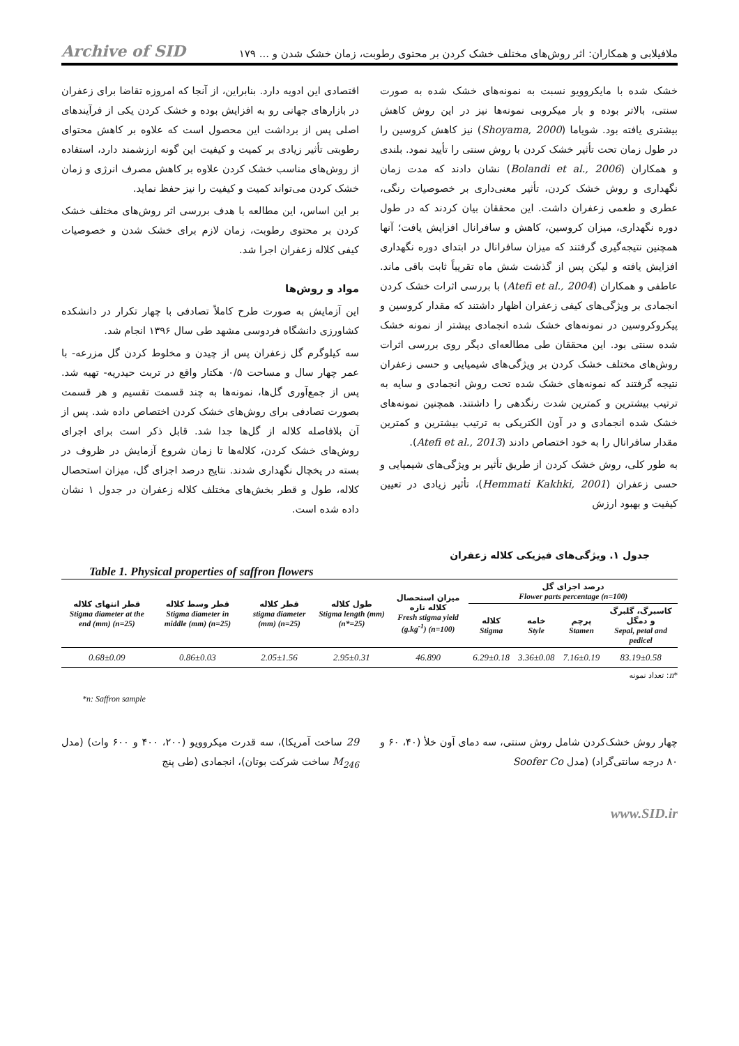ملافیلابی و همکاران: اثر روش‌های مختلف خشک کردن بر محتوی رطوبت، زمان خشک شدن و ... ۱۷۹ Archive of SID
خشک شده با مایکروویو نسبت به نمونه‌های خشک شده به صورت سنتی، بالاتر بوده و بار میکروبی نمونه‌ها نیز در این روش کاهش بیشتری یافته بود. شویاما (Shoyama, 2000) نیز کاهش کروسین را در طول زمان تحت تأثیر خشک کردن با روش سنتی را تأیید نمود. بلندی و همکاران (Bolandi et al., 2006) نشان دادند که مدت زمان نگهداری و روش خشک کردن، تأثیر معنی‌داری بر خصوصیات رنگی، عطری و طعمی زعفران داشت. این محققان بیان کردند که در طول دوره نگهداری، میزان کروسین، کاهش و سافرانال افزایش یافت؛ آنها همچنین نتیجه‌گیری گرفتند که میزان سافرانال در ابتدای دوره نگهداری افزایش یافته و لیکن پس از گذشت شش ماه تقریباً ثابت باقی ماند. عاطفی و همکاران (Atefi et al., 2004) با بررسی اثرات خشک کردن انجمادی بر ویژگی‌های کیفی زعفران اظهار داشتند که مقدار کروسین و پیکروکروسین در نمونه‌های خشک شده انجمادی بیشتر از نمونه خشک شده سنتی بود. این محققان طی مطالعه‌ای دیگر روی بررسی اثرات روش‌های مختلف خشک کردن بر ویژگی‌های شیمیایی و حسی زعفران نتیجه گرفتند که نمونه‌های خشک شده تحت روش انجمادی و سایه به ترتیب بیشترین و کمترین شدت رنگدهی را داشتند. همچنین نمونه‌های خشک شده انجمادی و در آون الکتریکی به ترتیب بیشترین و کمترین مقدار سافرانال را به خود اختصاص دادند (Atefi et al., 2013).
به طور کلی، روش خشک کردن از طریق تأثیر بر ویژگی‌های شیمیایی و حسی زعفران (Hemmati Kakhki, 2001)، تأثیر زیادی در تعیین کیفیت و بهبود ارزش
اقتصادی این ادویه دارد. بنابراین، از آنجا که امروزه تقاضا برای زعفران در بازارهای جهانی رو به افزایش بوده و خشک کردن یکی از فرآیندهای اصلی پس از برداشت این محصول است که علاوه بر کاهش محتوای رطوبتی تأثیر زیادی بر کمیت و کیفیت این گونه ارزشمند دارد، استفاده از روش‌های مناسب خشک کردن علاوه بر کاهش مصرف انرژی و زمان خشک کردن می‌تواند کمیت و کیفیت را نیز حفظ نماید.
بر این اساس، این مطالعه با هدف بررسی اثر روش‌های مختلف خشک کردن بر محتوی رطوبت، زمان لازم برای خشک شدن و خصوصیات کیفی کلاله زعفران اجرا شد.
مواد و روش‌ها
این آزمایش به صورت طرح کاملاً تصادفی با چهار تکرار در دانشکده کشاورزی دانشگاه فردوسی مشهد طی سال ۱۳۹۶ انجام شد.
سه کیلوگرم گل زعفران پس از چیدن و مخلوط کردن گل مزرعه- با عمر چهار سال و مساحت ۰/۵ هکتار واقع در تربت حیدریه- تهیه شد. پس از جمع‌آوری گل‌ها، نمونه‌ها به چند قسمت تقسیم و هر قسمت بصورت تصادفی برای روش‌های خشک کردن اختصاص داده شد. پس از آن بلافاصله کلاله از گل‌ها جدا شد. قابل ذکر است برای اجرای روش‌های خشک کردن، کلاله‌ها تا زمان شروع آزمایش در ظروف در بسته در یخچال نگهداری شدند. نتایج درصد اجزای گل، میزان استحصال کلاله، طول و قطر بخش‌های مختلف کلاله زعفران در جدول ۱ نشان داده شده است.
جدول ۱. ویژگی‌های فیزیکی کلاله زعفران
Table 1. Physical properties of saffron flowers
| درصد اجزای گل Flower parts percentage (n=100) | | | | میزان استحصال کلاله تازه Fresh stigma yield (g.kg<sup>-1</sup>) (n=100) | طول کلاله Stigma length (mm) (n*=25) | قطر کلاله stigma diameter (mm) (n=25) | قطر وسط کلاله Stigma diameter in middle (mm) (n=25) | قطر انتهای کلاله Stigma diameter at the end (mm) (n=25) |
| --- | --- | --- | --- | --- | --- | --- | --- | --- |
| کاسبرگ، گلبرگ و دمگل Sepal, petal and pedicel | پرچم Stamen | خامه Style | کلاله Stigma | | | | | |
| 83.19±0.58 | 7.16±0.19 | 3.36±0.08 | 6.29±0.18 | 46.890 | 2.95±0.31 | 2.05±1.56 | 0.86±0.03 | 0.68±0.09 |
*n: تعداد نمونه
*n: Saffron sample
چهار روش خشک‌کردن شامل روش سنتی، سه دمای آون خلأ (۴۰، ۶۰ و ۸۰ درجه سانتی‌گراد) (مدل Soofer Co
29 ساخت آمریکا)، سه قدرت میکروویو (۲۰۰، ۴۰۰ و ۶۰۰ وات) (مدل M<sub>246</sub> ساخت شرکت بوتان)، انجمادی (طی پنج
www.SID.ir